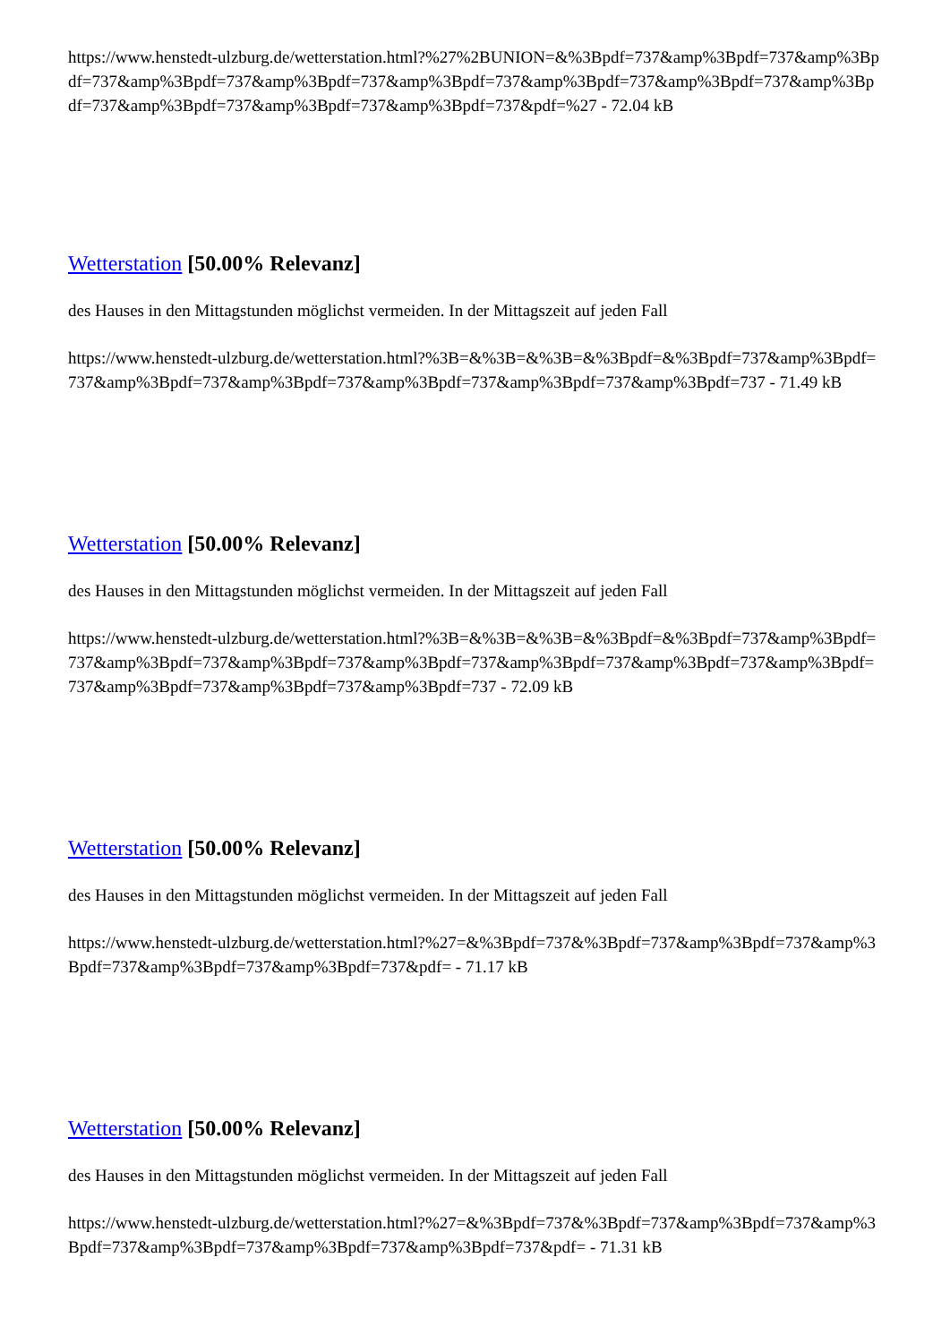https://www.henstedt-ulzburg.de/wetterstation.html?%27%2BUNION=&%3Bpdf=737&amp%3Bpdf=737&amp%3Bpdf=737&amp%3Bpdf=737&amp%3Bpdf=737&amp%3Bpdf=737&amp%3Bpdf=737&amp%3Bpdf=737&amp%3Bpdf=737&amp%3Bpdf=737&amp%3Bpdf=737&amp%3Bpdf=737&pdf=%27 - 72.04 kB
Wetterstation [50.00% Relevanz]
des Hauses in den Mittagstunden möglichst vermeiden. In der Mittagszeit auf jeden Fall
https://www.henstedt-ulzburg.de/wetterstation.html?%3B=&%3B=&%3B=&%3Bpdf=&%3Bpdf=737&amp%3Bpdf=737&amp%3Bpdf=737&amp%3Bpdf=737&amp%3Bpdf=737&amp%3Bpdf=737&amp%3Bpdf=737 - 71.49 kB
Wetterstation [50.00% Relevanz]
des Hauses in den Mittagstunden möglichst vermeiden. In der Mittagszeit auf jeden Fall
https://www.henstedt-ulzburg.de/wetterstation.html?%3B=&%3B=&%3B=&%3Bpdf=&%3Bpdf=737&amp%3Bpdf=737&amp%3Bpdf=737&amp%3Bpdf=737&amp%3Bpdf=737&amp%3Bpdf=737&amp%3Bpdf=737&amp%3Bpdf=737&amp%3Bpdf=737&amp%3Bpdf=737&amp%3Bpdf=737 - 72.09 kB
Wetterstation [50.00% Relevanz]
des Hauses in den Mittagstunden möglichst vermeiden. In der Mittagszeit auf jeden Fall
https://www.henstedt-ulzburg.de/wetterstation.html?%27=&%3Bpdf=737&%3Bpdf=737&amp%3Bpdf=737&amp%3Bpdf=737&amp%3Bpdf=737&amp%3Bpdf=737&pdf= - 71.17 kB
Wetterstation [50.00% Relevanz]
des Hauses in den Mittagstunden möglichst vermeiden. In der Mittagszeit auf jeden Fall
https://www.henstedt-ulzburg.de/wetterstation.html?%27=&%3Bpdf=737&%3Bpdf=737&amp%3Bpdf=737&amp%3Bpdf=737&amp%3Bpdf=737&amp%3Bpdf=737&amp%3Bpdf=737&pdf= - 71.31 kB